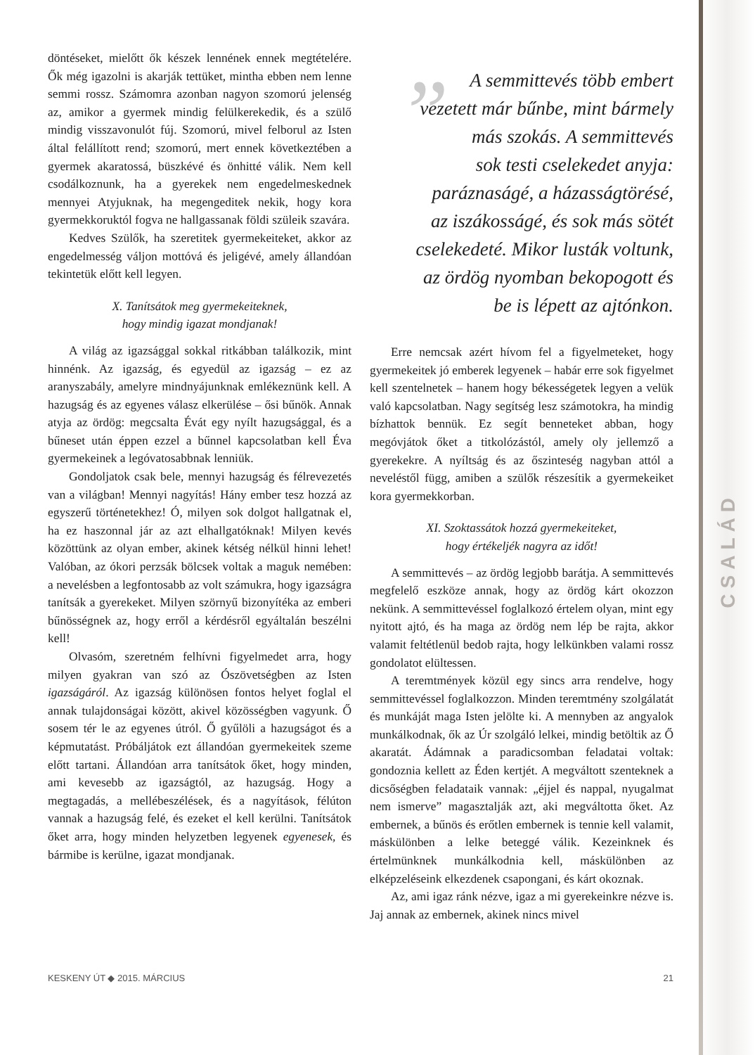CSALÁD
döntéseket, mielőtt ők készek lennének ennek megtételére. Ők még igazolni is akarják tettüket, mintha ebben nem lenne semmi rossz. Számomra azonban nagyon szomorú jelenség az, amikor a gyermek mindig felülkerekedik, és a szülő mindig visszavonulót fúj. Szomorú, mivel felborul az Isten által felállított rend; szomorú, mert ennek következtében a gyermek akaratossá, büszkévé és önhitté válik. Nem kell csodálkoznunk, ha a gyerekek nem engedelmeskednek mennyei Atyjuknak, ha megengeditek nekik, hogy kora gyermekkoruktól fogva ne hallgassanak földi szüleik szavára.
Kedves Szülők, ha szeretitek gyermekeiteket, akkor az engedelmesség váljon mottóvá és jeligévé, amely állandóan tekintetük előtt kell legyen.
X. Tanítsátok meg gyermekeiteknek,
hogy mindig igazat mondjanak!
A világ az igazsággal sokkal ritkábban találkozik, mint hinnénk. Az igazság, és egyedül az igazság – ez az aranyszabály, amelyre mindnyájunknak emlékeznünk kell. A hazugság és az egyenes válasz elkerülése – ősi bűnök. Annak atyja az ördög: megcsalta Évát egy nyílt hazugsággal, és a bűneset után éppen ezzel a bűnnel kapcsolatban kell Éva gyermekeinek a legóvatosabbnak lenniük.
Gondoljatok csak bele, mennyi hazugság és félrevezetés van a világban! Mennyi nagyítás! Hány ember tesz hozzá az egyszerű történetekhez! Ó, milyen sok dolgot hallgatnak el, ha ez haszonnal jár az azt elhallgatóknak! Milyen kevés közöttünk az olyan ember, akinek kétség nélkül hinni lehet! Valóban, az ókori perzsák bölcsek voltak a maguk nemében: a nevelésben a legfontosabb az volt számukra, hogy igazságra tanítsák a gyerekeket. Milyen szörnyű bizonyítéka az emberi bűnösségnek az, hogy erről a kérdésről egyáltalán beszélni kell!
Olvasóm, szeretném felhívni figyelmedet arra, hogy milyen gyakran van szó az Ószövetségben az Isten igazságáról. Az igazság különösen fontos helyet foglal el annak tulajdonságai között, akivel közösségben vagyunk. Ő sosem tér le az egyenes útról. Ő gyűlöli a hazugságot és a képmutatást. Próbáljátok ezt állandóan gyermekeitek szeme előtt tartani. Állandóan arra tanítsátok őket, hogy minden, ami kevesebb az igazságtól, az hazugság. Hogy a megtagadás, a mellébeszélések, és a nagyítások, félúton vannak a hazugság felé, és ezeket el kell kerülni. Tanítsátok őket arra, hogy minden helyzetben legyenek egyenesek, és bármibe is kerülne, igazat mondjanak.
” A semmittevés több embert
vezetett már bűnbe, mint bármely
más szokás. A semmittevés
sok testi cselekedet anyja:
paráznaságé, a házasságtörésé,
az iszákosságé, és sok más sötét
cselekedeté. Mikor lusták voltunk,
az ördög nyomban bekopogott és
be is lépett az ajtónkon.
Erre nemcsak azért hívom fel a figyelmeteket, hogy gyermekeitek jó emberek legyenek – habár erre sok figyelmet kell szentelnetek – hanem hogy békességetek legyen a velük való kapcsolatban. Nagy segítség lesz számotokra, ha mindig bízhattok bennük. Ez segít benneteket abban, hogy megóvjátok őket a titkolózástól, amely oly jellemző a gyerekekre. A nyíltság és az őszinteség nagyban attól a neveléstől függ, amiben a szülők részesítik a gyermekeiket kora gyermekkorban.
XI. Szoktassátok hozzá gyermekeiteket,
hogy értékeljék nagyra az időt!
A semmittevés – az ördög legjobb barátja. A semmittevés megfelelő eszköze annak, hogy az ördög kárt okozzon nekünk. A semmittevéssel foglalkozó értelem olyan, mint egy nyitott ajtó, és ha maga az ördög nem lép be rajta, akkor valamit feltétlenül bedob rajta, hogy lelkünkben valami rossz gondolatot elültessen.
A teremtmények közül egy sincs arra rendelve, hogy semmittevéssel foglalkozzon. Minden teremtmény szolgálatát és munkáját maga Isten jelölte ki. A mennyben az angyalok munkálkodnak, ők az Úr szolgáló lelkei, mindig betöltik az Ő akaratát. Ádámnak a paradicsomban feladatai voltak: gondoznia kellett az Éden kertjét. A megváltott szenteknek a dicsőségben feladataik vannak: „éjjel és nappal, nyugalmat nem ismerve” magasztalják azt, aki megváltotta őket. Az embernek, a bűnös és erőtlen embernek is tennie kell valamit, máskülönben a lelke beteggé válik. Kezeinknek és értelmünknek munkálkodnia kell, máskülönben az elképzeléseink elkezdenek csapongani, és kárt okoznak.
Az, ami igaz ránk nézve, igaz a mi gyerekeinkre nézve is. Jaj annak az embernek, akinek nincs mivel
KESKENY ÚT ◆ 2015. MÁRCIUS 21